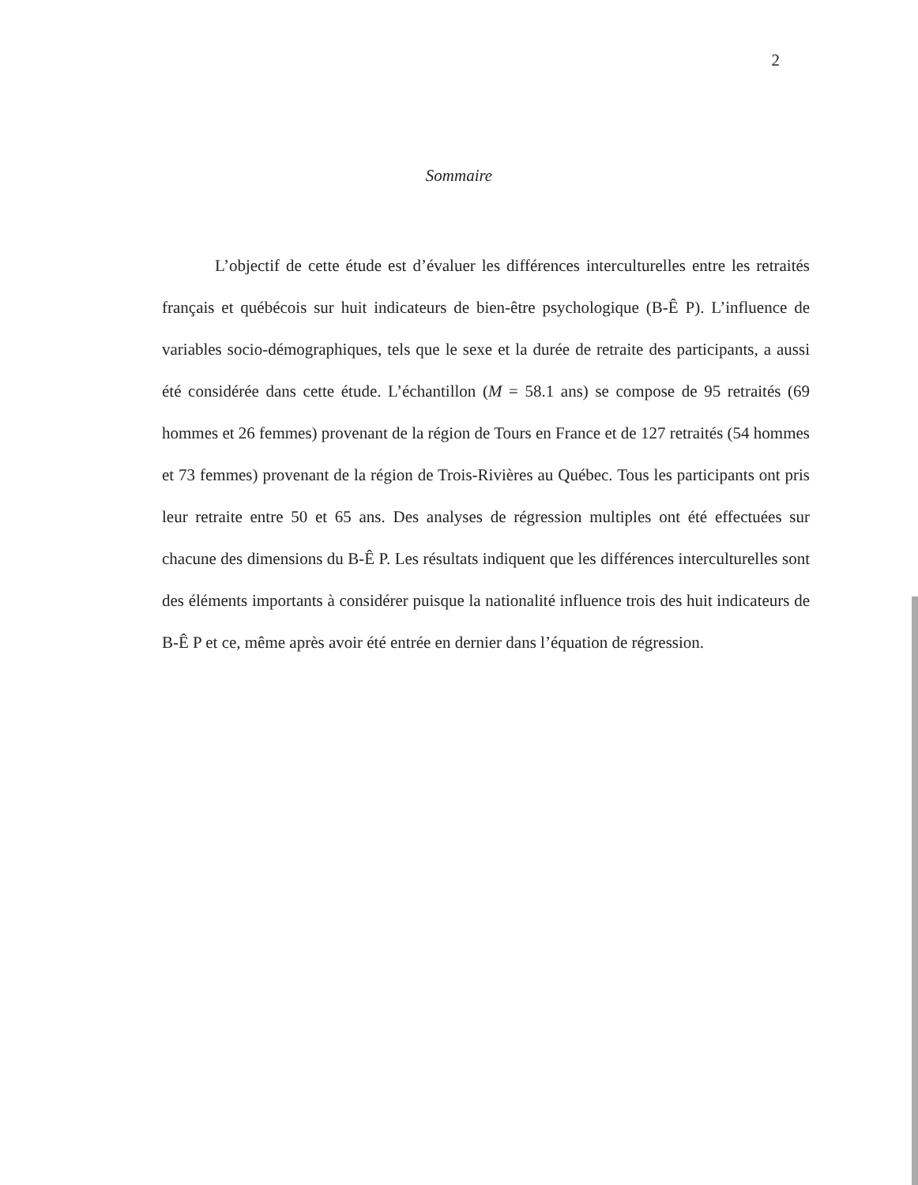2
Sommaire
L’objectif de cette étude est d’évaluer les différences interculturelles entre les retraités français et québécois sur huit indicateurs de bien-être psychologique (B-Ê P). L’influence de variables socio-démographiques, tels que le sexe et la durée de retraite des participants, a aussi été considérée dans cette étude. L’échantillon (M = 58.1 ans) se compose de 95 retraités (69 hommes et 26 femmes) provenant de la région de Tours en France et de 127 retraités (54 hommes et 73 femmes) provenant de la région de Trois-Rivières au Québec. Tous les participants ont pris leur retraite entre 50 et 65 ans. Des analyses de régression multiples ont été effectuées sur chacune des dimensions du B-Ê P. Les résultats indiquent que les différences interculturelles sont des éléments importants à considérer puisque la nationalité influence trois des huit indicateurs de B-Ê P et ce, même après avoir été entrée en dernier dans l’équation de régression.